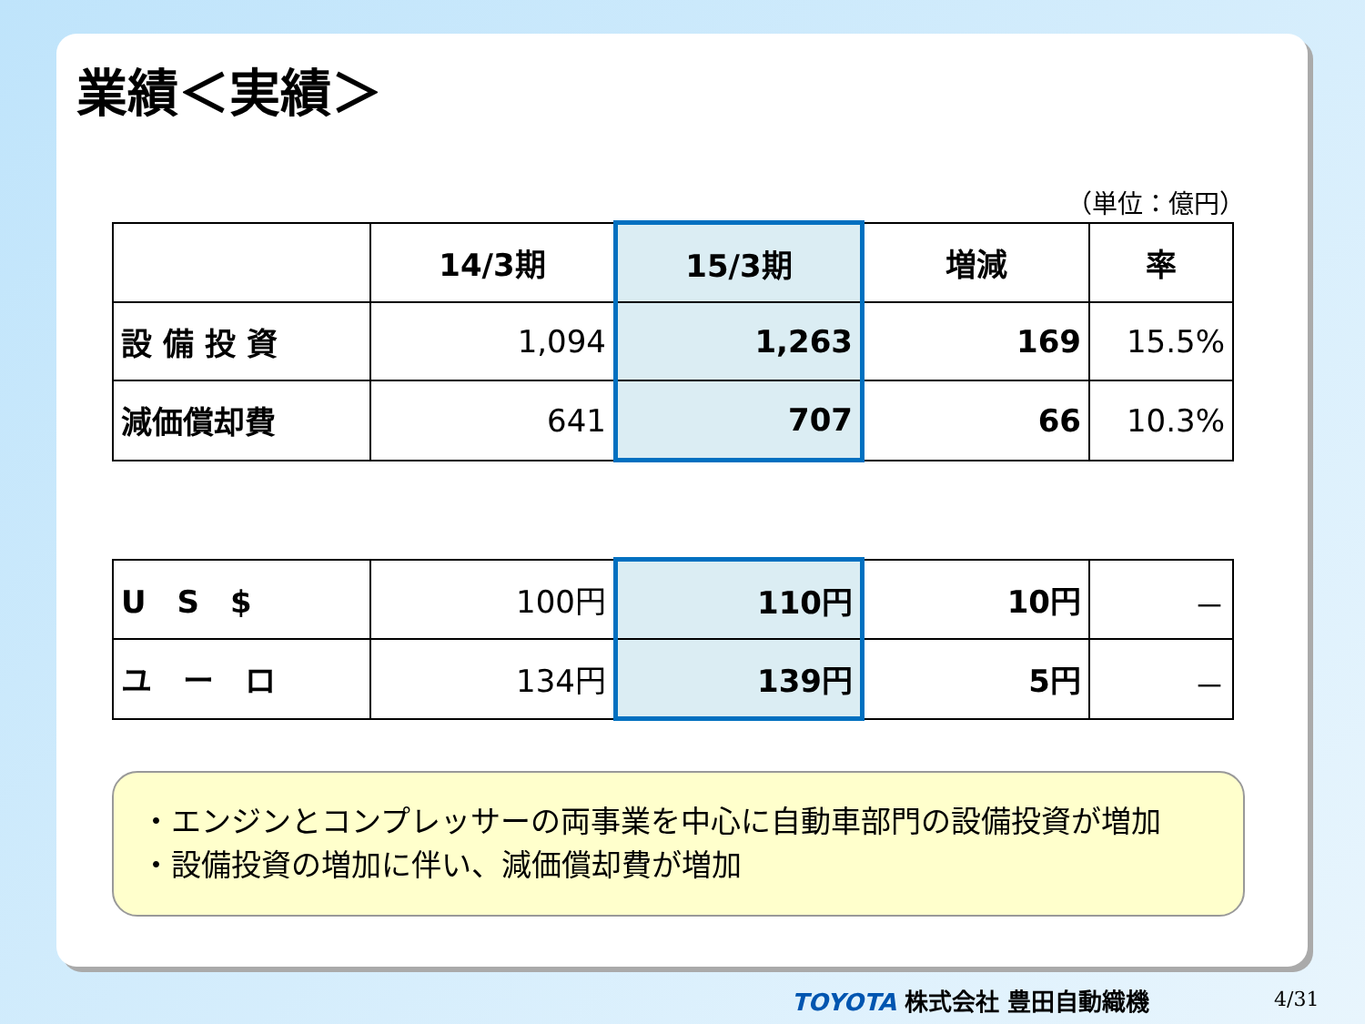業績＜実績＞
（単位：億円）
| | 14/3期 | 15/3期 | 増減 | 率 |
| 設 備 投 資 | 1,094 | 1,263 | 169 | 15.5% |
| 減価償却費 | 641 | 707 | 66 | 10.3% |
| U S $ | 100円 | 110円 | 10円 | － |
| ユ ー ロ | 134円 | 139円 | 5円 | － |
・エンジンとコンプレッサーの両事業を中心に自動車部門の設備投資が増加
・設備投資の増加に伴い、減価償却費が増加
TOYOTA 株式会社 豊田自動織機 4/31